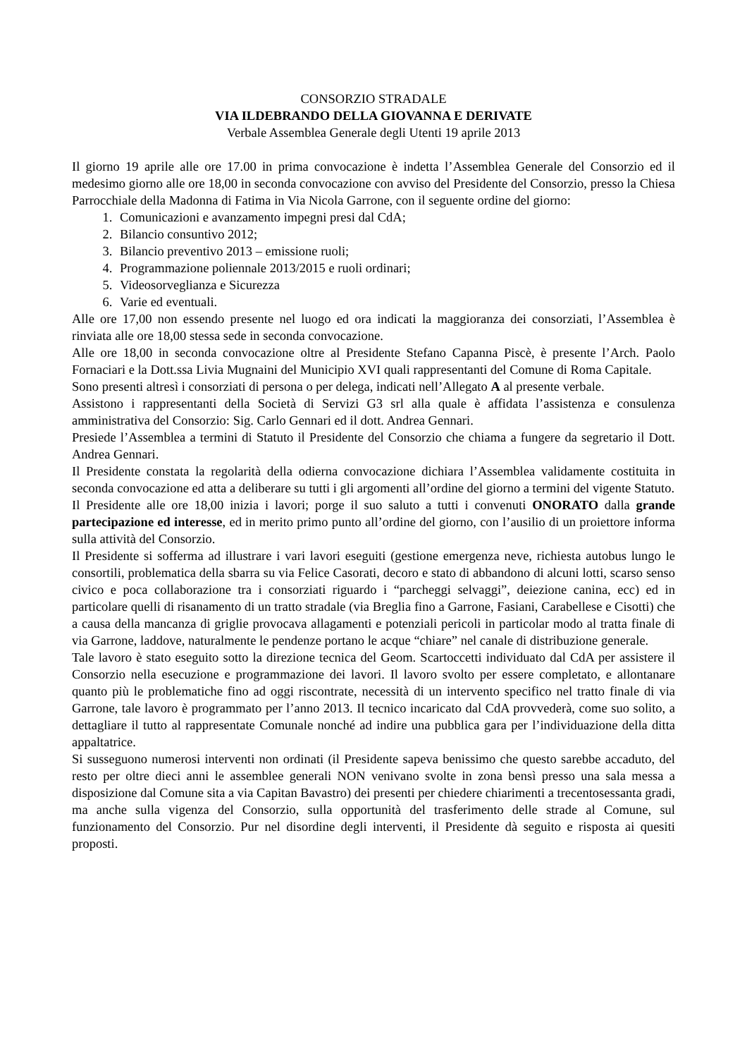CONSORZIO STRADALE
VIA ILDEBRANDO DELLA GIOVANNA E DERIVATE
Verbale Assemblea Generale degli Utenti 19 aprile 2013
Il giorno 19 aprile alle ore 17.00 in prima convocazione è indetta l’Assemblea Generale del Consorzio ed il medesimo giorno alle ore 18,00 in seconda convocazione con avviso del Presidente del Consorzio, presso la Chiesa Parrocchiale della Madonna di Fatima in Via Nicola Garrone, con il seguente ordine del giorno:
1. Comunicazioni e avanzamento impegni presi dal CdA;
2. Bilancio consuntivo 2012;
3. Bilancio preventivo 2013 – emissione ruoli;
4. Programmazione poliennale 2013/2015 e ruoli ordinari;
5. Videosorveglianza e Sicurezza
6. Varie ed eventuali.
Alle ore 17,00 non essendo presente nel luogo ed ora indicati la maggioranza dei consorziati, l’Assemblea è rinviata alle ore 18,00 stessa sede in seconda convocazione.
Alle ore 18,00 in seconda convocazione oltre al Presidente Stefano Capanna Piscè, è presente l’Arch. Paolo Fornaciari e la Dott.ssa Livia Mugnaini del Municipio XVI quali rappresentanti del Comune di Roma Capitale.
Sono presenti altresì i consorziati di persona o per delega, indicati nell’Allegato A al presente verbale.
Assistono i rappresentanti della Società di Servizi G3 srl alla quale è affidata l’assistenza e consulenza amministrativa del Consorzio: Sig. Carlo Gennari ed il dott. Andrea Gennari.
Presiede l’Assemblea a termini di Statuto il Presidente del Consorzio che chiama a fungere da segretario il Dott. Andrea Gennari.
Il Presidente constata la regolarità della odierna convocazione dichiara l’Assemblea validamente costituita in seconda convocazione ed atta a deliberare su tutti i gli argomenti all’ordine del giorno a termini del vigente Statuto.
Il Presidente alle ore 18,00 inizia i lavori; porge il suo saluto a tutti i convenuti ONORATO dalla grande partecipazione ed interesse, ed in merito primo punto all’ordine del giorno, con l’ausilio di un proiettore informa sulla attività del Consorzio.
Il Presidente si sofferma ad illustrare i vari lavori eseguiti (gestione emergenza neve, richiesta autobus lungo le consortili, problematica della sbarra su via Felice Casorati, decoro e stato di abbandono di alcuni lotti, scarso senso civico e poca collaborazione tra i consorziati riguardo i “parcheggi selvaggi”, deiezione canina, ecc) ed in particolare quelli di risanamento di un tratto stradale (via Breglia fino a Garrone, Fasiani, Carabellese e Cisotti) che a causa della mancanza di griglie provocava allagamenti e potenziali pericoli in particolar modo al tratta finale di via Garrone, laddove, naturalmente le pendenze portano le acque “chiare” nel canale di distribuzione generale.
Tale lavoro è stato eseguito sotto la direzione tecnica del Geom. Scartoccetti individuato dal CdA per assistere il Consorzio nella esecuzione e programmazione dei lavori. Il lavoro svolto per essere completato, e allontanare quanto più le problematiche fino ad oggi riscontrate, necessità di un intervento specifico nel tratto finale di via Garrone, tale lavoro è programmato per l’anno 2013. Il tecnico incaricato dal CdA provvederà, come suo solito, a dettagliare il tutto al rappresentate Comunale nonché ad indire una pubblica gara per l’individuazione della ditta appaltatrice.
Si susseguono numerosi interventi non ordinati (il Presidente sapeva benissimo che questo sarebbe accaduto, del resto per oltre dieci anni le assemblee generali NON venivano svolte in zona bensì presso una sala messa a disposizione dal Comune sita a via Capitan Bavastro) dei presenti per chiedere chiarimenti a trecentosessanta gradi, ma anche sulla vigenza del Consorzio, sulla opportunità del trasferimento delle strade al Comune, sul funzionamento del Consorzio. Pur nel disordine degli interventi, il Presidente dà seguito e risposta ai quesiti proposti.